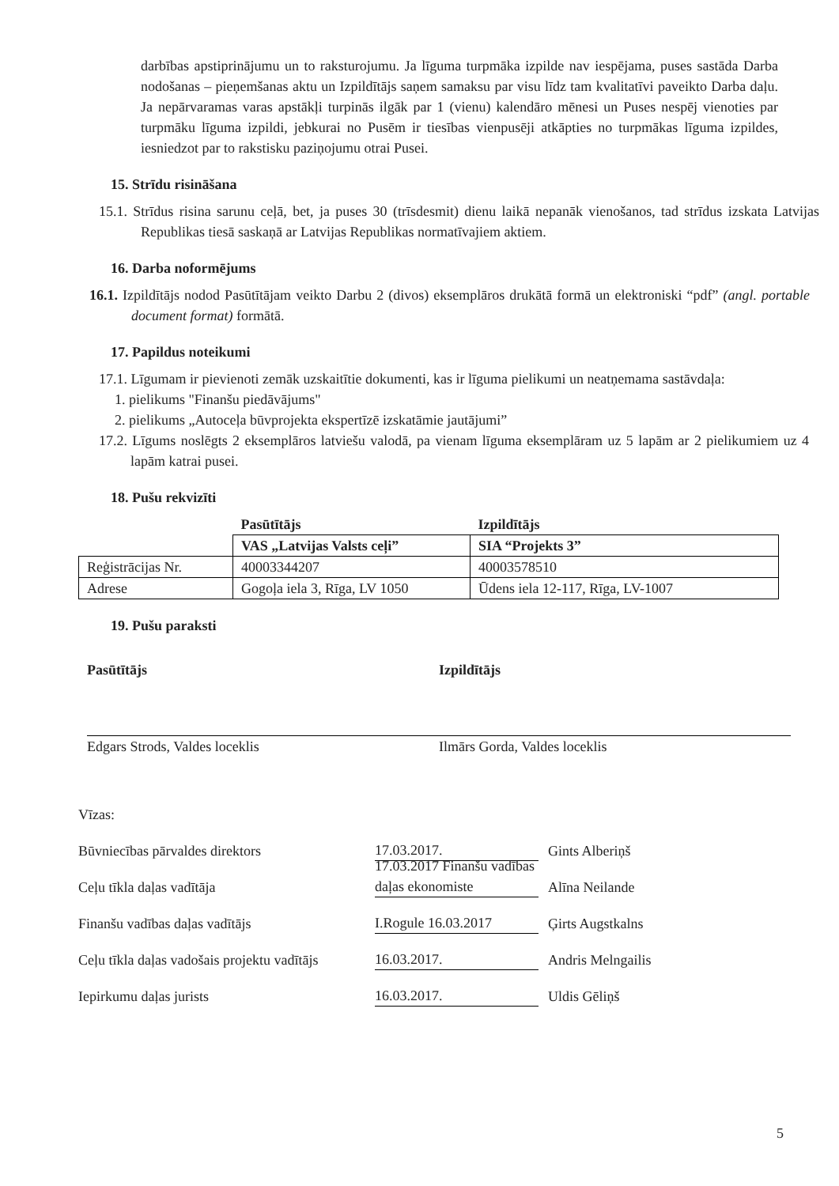darbības apstiprinājumu un to raksturojumu. Ja līguma turpmāka izpilde nav iespējama, puses sastāda Darba nodošanas – pieņemšanas aktu un Izpildītājs saņem samaksu par visu līdz tam kvalitatīvi paveikto Darba daļu. Ja nepārvaramas varas apstākļi turpinās ilgāk par 1 (vienu) kalendāro mēnesi un Puses nespēj vienoties par turpmāku līguma izpildi, jebkurai no Pusēm ir tiesības vienpusēji atkāpties no turpmākas līguma izpildes, iesniedzot par to rakstisku paziņojumu otrai Pusei.
15. Strīdu risināšana
15.1. Strīdus risina sarunu ceļā, bet, ja puses 30 (trīsdesmit) dienu laikā nepanāk vienošanos, tad strīdus izskata Latvijas Republikas tiesā saskaņā ar Latvijas Republikas normatīvajiem aktiem.
16. Darba noformējums
16.1. Izpildītājs nodod Pasūtītājam veikto Darbu 2 (divos) eksemplāros drukātā formā un elektroniski “pdf” (angl. portable document format) formātā.
17. Papildus noteikumi
17.1. Līgumam ir pievienoti zemāk uzskaitītie dokumenti, kas ir līguma pielikumi un neatņemama sastāvdaļa:
1. pielikums "Finanšu piedāvājums"
2. pielikums „Autoceļa būvprojekta ekspertīzē izskatāmie jautājumi”
17.2. Līgums noslēgts 2 eksemplāros latviešu valodā, pa vienam līguma eksemplāram uz 5 lapām ar 2 pielikumiem uz 4 lapām katrai pusei.
18. Pušu rekvizīti
| | Pasūtītājs | Izpildītājs |
| --- | --- | --- |
| | VAS „Latvijas Valsts ceļi” | SIA “Projekts 3” |
| Reģistrācijas Nr. | 40003344207 | 40003578510 |
| Adrese | Gogoļa iela 3, Rīga, LV 1050 | Ūdens iela 12-117, Rīga, LV-1007 |
19. Pušu paraksti
Pasūtītājs
Edgars Strods, Valdes loceklis
Izpildītājs
Ilmārs Gorda, Valdes loceklis
Vīzas:
Būvniecības pārvaldes direktors 17.03.2017. Gints Alberiņš
Ceļu tīkla daļas vadītāja 17.03.2017 Finanšu vadības daļas ekonomiste Alīna Neilande
Finanšu vadības daļas vadītājs I.Rogule 16.03.2017 Ģirts Augstkalns
Ceļu tīkla daļas vadošais projektu vadītājs 16.03.2017. Andris Melngailis
Iepirkumu daļas jurists 16.03.2017. Uldis Gēliņš
5